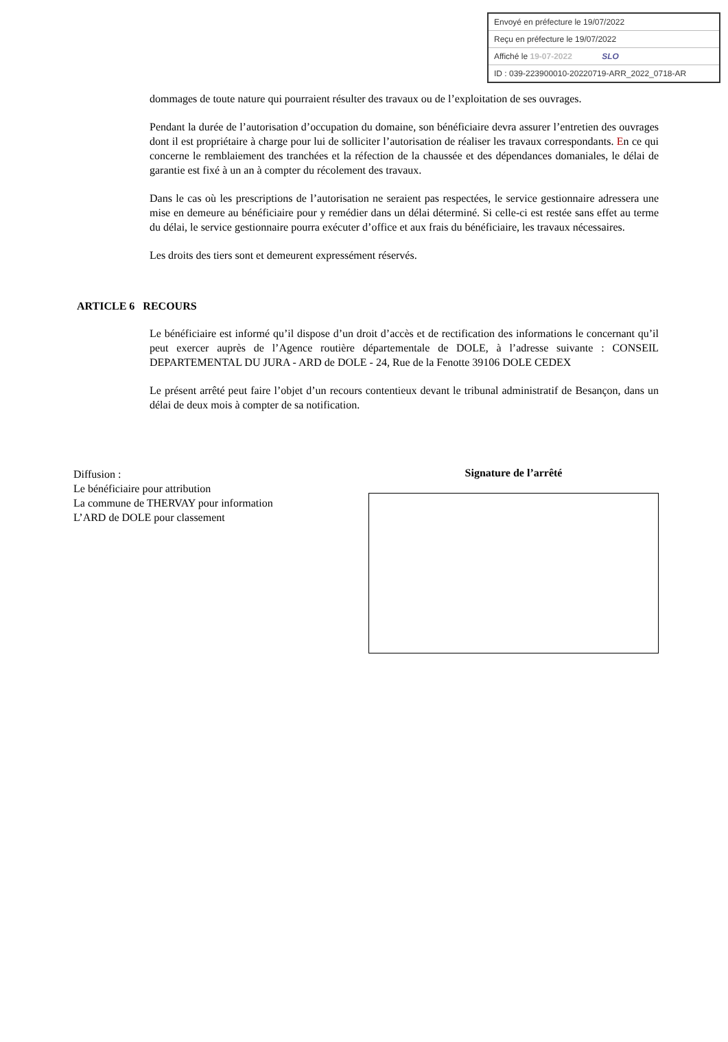Envoyé en préfecture le 19/07/2022
Reçu en préfecture le 19/07/2022
Affiché le 19-07-2022 SLO
ID : 039-223900010-20220719-ARR_2022_0718-AR
dommages de toute nature qui pourraient résulter des travaux ou de l’exploitation de ses ouvrages.
Pendant la durée de l’autorisation d’occupation du domaine, son bénéficiaire devra assurer l’entretien des ouvrages dont il est propriétaire à charge pour lui de solliciter l’autorisation de réaliser les travaux correspondants. En ce qui concerne le remblaiement des tranchées et la réfection de la chaussée et des dépendances domaniales, le délai de garantie est fixé à un an à compter du récolement des travaux.
Dans le cas où les prescriptions de l’autorisation ne seraient pas respectées, le service gestionnaire adressera une mise en demeure au bénéficiaire pour y remédier dans un délai déterminé. Si celle-ci est restée sans effet au terme du délai, le service gestionnaire pourra exécuter d’office et aux frais du bénéficiaire, les travaux nécessaires.
Les droits des tiers sont et demeurent expressément réservés.
ARTICLE 6 RECOURS
Le bénéficiaire est informé qu’il dispose d’un droit d’accès et de rectification des informations le concernant qu’il peut exercer auprès de l’Agence routière départementale de DOLE, à l’adresse suivante : CONSEIL DEPARTEMENTAL DU JURA - ARD de DOLE - 24, Rue de la Fenotte 39106 DOLE CEDEX
Le présent arrêté peut faire l’objet d’un recours contentieux devant le tribunal administratif de Besançon, dans un délai de deux mois à compter de sa notification.
Diffusion :
Le bénéficiaire pour attribution
La commune de THERVAY pour information
L’ARD de DOLE pour classement
Signature de l’arrêté